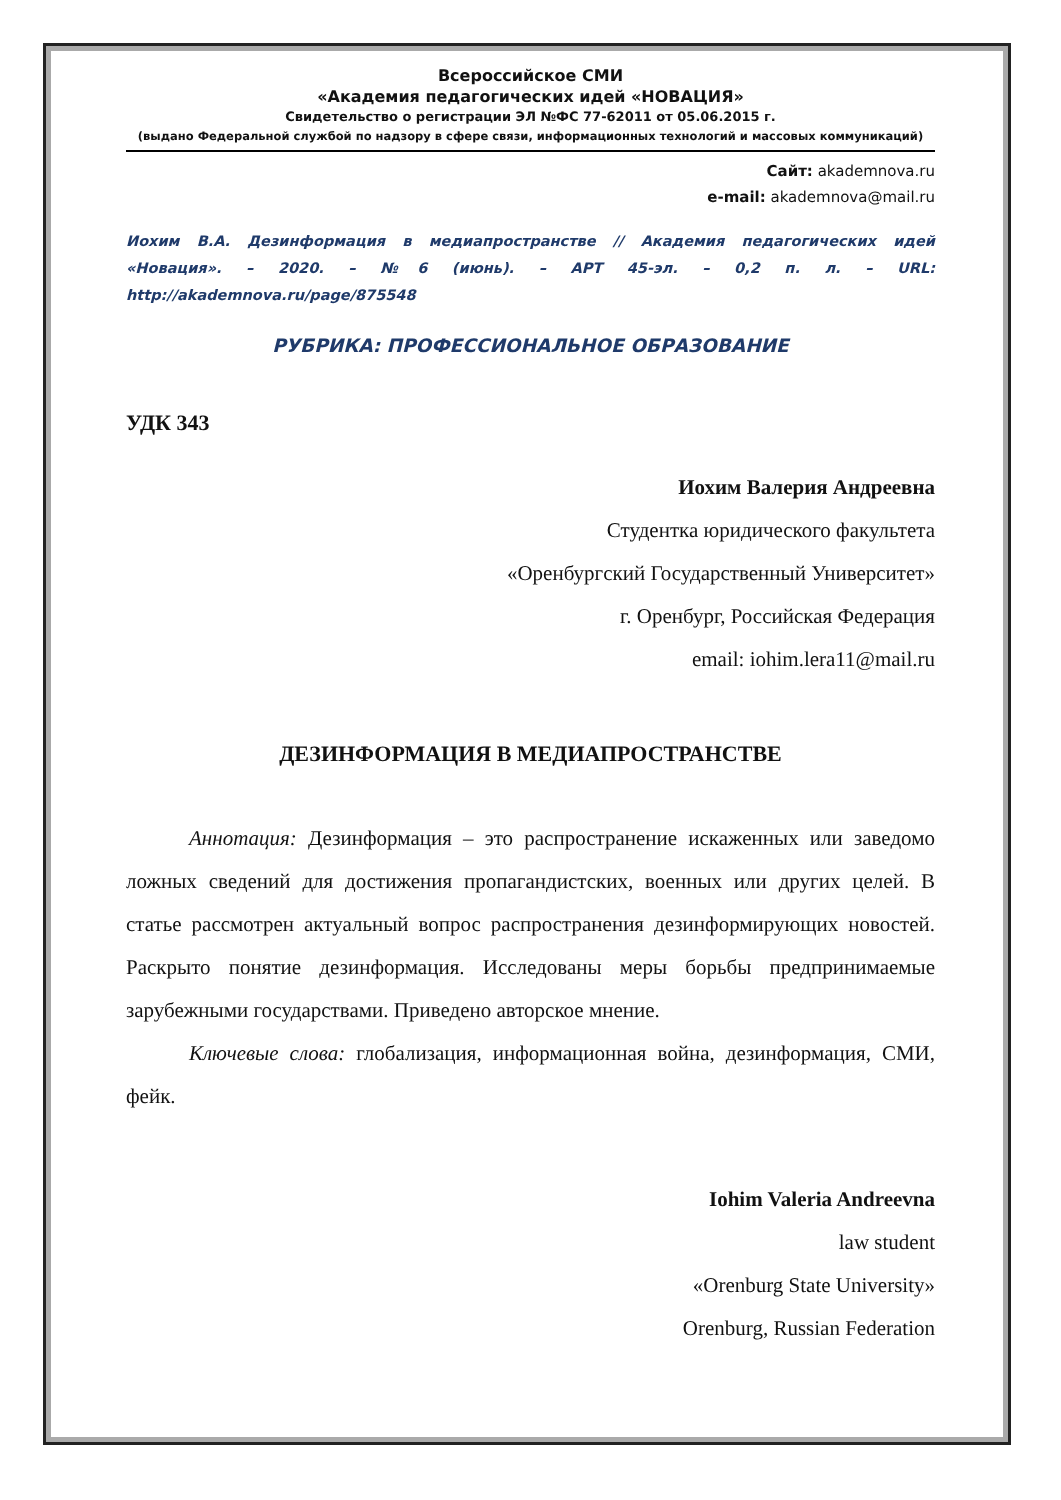Всероссийское СМИ
«Академия педагогических идей «НОВАЦИЯ»
Свидетельство о регистрации ЭЛ №ФС 77-62011 от 05.06.2015 г.
(выдано Федеральной службой по надзору в сфере связи, информационных технологий и массовых коммуникаций)
Сайт: akademnova.ru
e-mail: akademnova@mail.ru
Иохим В.А. Дезинформация в медиапространстве // Академия педагогических идей «Новация». – 2020. – №6 (июнь). – АРТ 45-эл. – 0,2 п. л. – URL: http://akademnova.ru/page/875548
РУБРИКА: ПРОФЕССИОНАЛЬНОЕ ОБРАЗОВАНИЕ
УДК 343
Иохим Валерия Андреевна
Студентка юридического факультета
«Оренбургский Государственный Университет»
г. Оренбург, Российская Федерация
email: iohim.lera11@mail.ru
ДЕЗИНФОРМАЦИЯ В МЕДИАПРОСТРАНСТВЕ
Аннотация: Дезинформация – это распространение искаженных или заведомо ложных сведений для достижения пропагандистских, военных или других целей. В статье рассмотрен актуальный вопрос распространения дезинформирующих новостей. Раскрыто понятие дезинформация. Исследованы меры борьбы предпринимаемые зарубежными государствами. Приведено авторское мнение.
Ключевые слова: глобализация, информационная война, дезинформация, СМИ, фейк.
Iohim Valeria Andreevna
law student
«Orenburg State University»
Orenburg, Russian Federation